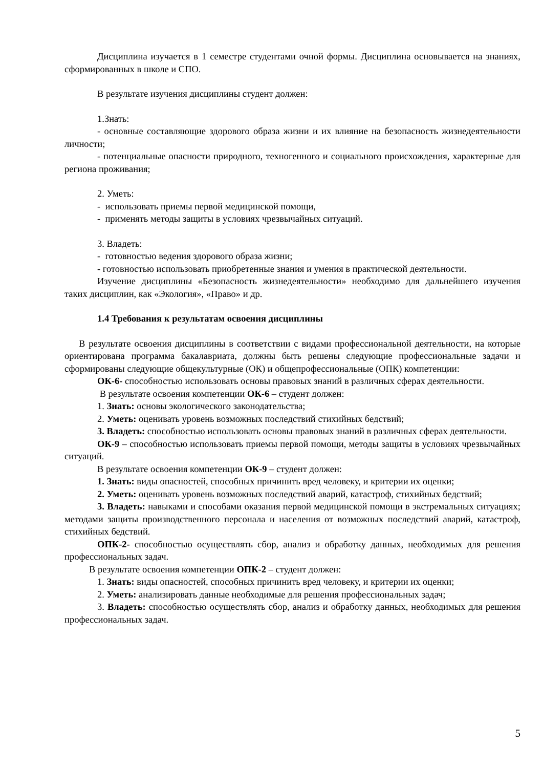Дисциплина изучается в 1 семестре студентами очной формы. Дисциплина основывается на знаниях, сформированных в школе и СПО.
В результате изучения дисциплины студент должен:
1.Знать:
- основные составляющие здорового образа жизни и их влияние на безопасность жизнедеятельности личности;
- потенциальные опасности природного, техногенного и социального происхождения, характерные для региона проживания;
2. Уметь:
- использовать приемы первой медицинской помощи,
- применять методы защиты в условиях чрезвычайных ситуаций.
3. Владеть:
- готовностью ведения здорового образа жизни;
- готовностью использовать приобретенные знания и умения в практической деятельности.
Изучение дисциплины «Безопасность жизнедеятельности» необходимо для дальнейшего изучения таких дисциплин, как «Экология», «Право» и др.
1.4 Требования к результатам освоения дисциплины
В результате освоения дисциплины в соответствии с видами профессиональной деятельности, на которые ориентирована программа бакалавриата, должны быть решены следующие профессиональные задачи и сформированы следующие общекультурные (ОК) и общепрофессиональные (ОПК) компетенции:
ОК-6- способностью использовать основы правовых знаний в различных сферах деятельности.
В результате освоения компетенции ОК-6 – студент должен:
1. Знать: основы экологического законодательства;
2. Уметь: оценивать уровень возможных последствий стихийных бедствий;
3. Владеть: способностью использовать основы правовых знаний в различных сферах деятельности.
ОК-9 – способностью использовать приемы первой помощи, методы защиты в условиях чрезвычайных ситуаций.
В результате освоения компетенции ОК-9 – студент должен:
1. Знать: виды опасностей, способных причинить вред человеку, и критерии их оценки;
2. Уметь: оценивать уровень возможных последствий аварий, катастроф, стихийных бедствий;
3. Владеть: навыками и способами оказания первой медицинской помощи в экстремальных ситуациях; методами защиты производственного персонала и населения от возможных последствий аварий, катастроф, стихийных бедствий.
ОПК-2- способностью осуществлять сбор, анализ и обработку данных, необходимых для решения профессиональных задач.
В результате освоения компетенции ОПК-2 – студент должен:
1. Знать: виды опасностей, способных причинить вред человеку, и критерии их оценки;
2. Уметь: анализировать данные необходимые для решения профессиональных задач;
3. Владеть: способностью осуществлять сбор, анализ и обработку данных, необходимых для решения профессиональных задач.
5